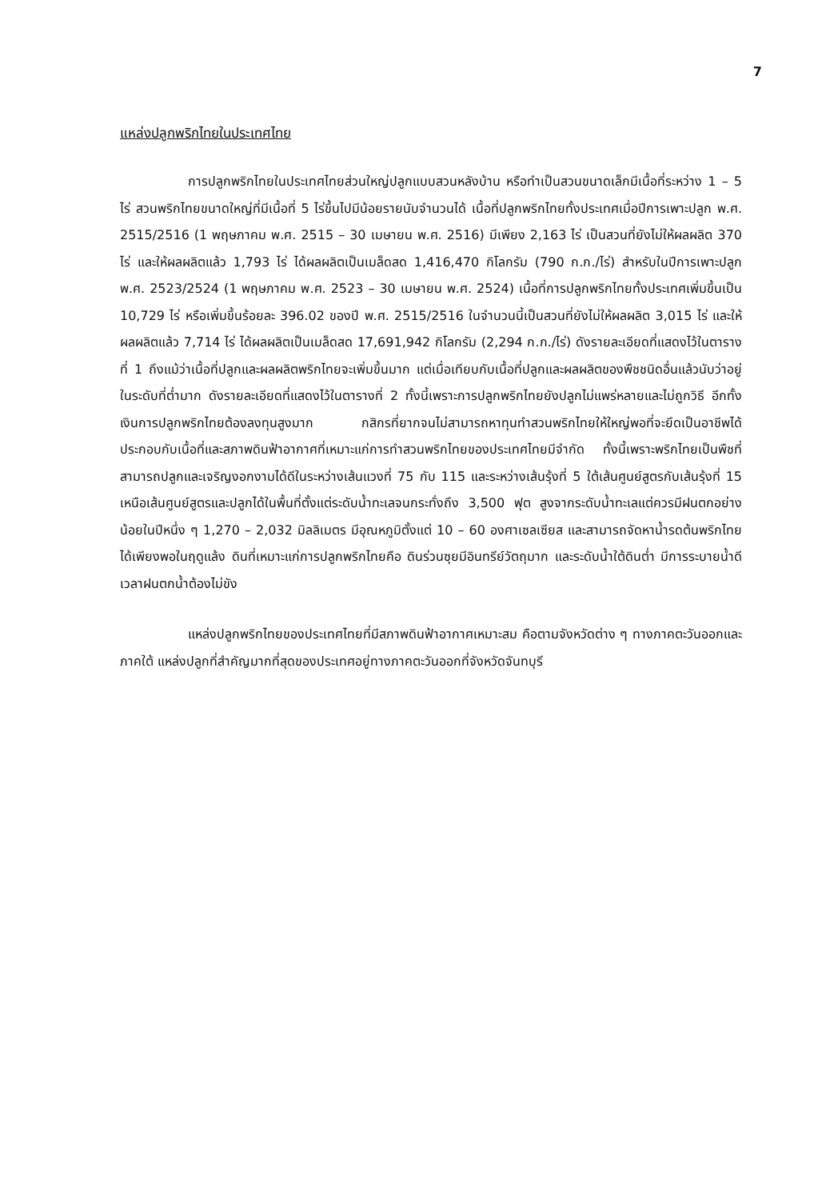7
แหล่งปลูกพริกไทยในประเทศไทย
การปลูกพริกไทยในประเทศไทยส่วนใหญ่ปลูกแบบสวนหลังบ้าน หรือทำเป็นสวนขนาดเล็กมีเนื้อที่ระหว่าง 1 – 5 ไร่ สวนพริกไทยขนาดใหญ่ที่มีเนื้อที่ 5 ไร่ขึ้นไปมีน้อยรายนับจำนวนได้ เนื้อที่ปลูกพริกไทยทั้งประเทศเมื่อปีการเพาะปลูก พ.ศ. 2515/2516 (1 พฤษภาคม พ.ศ. 2515 – 30 เมษายน พ.ศ. 2516) มีเพียง 2,163 ไร่ เป็นสวนที่ยังไม่ให้ผลผลิต 370 ไร่ และให้ผลผลิตแล้ว 1,793 ไร่ ได้ผลผลิตเป็นเมล็ดสด 1,416,470 กิโลกรัม (790 ก.ก./ไร่) สำหรับในปีการเพาะปลูก พ.ศ. 2523/2524 (1 พฤษภาคม พ.ศ. 2523 – 30 เมษายน พ.ศ. 2524) เนื้อที่การปลูกพริกไทยทั้งประเทศเพิ่มขึ้นเป็น 10,729 ไร่ หรือเพิ่มขึ้นร้อยละ 396.02 ของปี พ.ศ. 2515/2516 ในจำนวนนี้เป็นสวนที่ยังไม่ให้ผลผลิต 3,015 ไร่ และให้ผลผลิตแล้ว 7,714 ไร่ ได้ผลผลิตเป็นเมล็ดสด 17,691,942 กิโลกรัม (2,294 ก.ก./ไร่) ดังรายละเอียดที่แสดงไว้ในตารางที่ 1 ถึงแม้ว่าเนื้อที่ปลูกและผลผลิตพริกไทยจะเพิ่มขึ้นมาก แต่เมื่อเทียบกับเนื้อที่ปลูกและผลผลิตของพืชชนิดอื่นแล้วนับว่าอยู่ในระดับที่ต่ำมาก ดังรายละเอียดที่แสดงไว้ในตารางที่ 2 ทั้งนี้เพราะการปลูกพริกไทยยังปลูกไม่แพร่หลายและไม่ถูกวิธี อีกทั้งเงินการปลูกพริกไทยต้องลงทุนสูงมาก กสิกรที่ยากจนไม่สามารถหาทุนทำสวนพริกไทยให้ใหญ่พอที่จะยึดเป็นอาชีพได้ ประกอบกับเนื้อที่และสภาพดินฟ้าอากาศที่เหมาะแก่การทำสวนพริกไทยของประเทศไทยมีจำกัด ทั้งนี้เพราะพริกไทยเป็นพืชที่สามารถปลูกและเจริญงอกงามได้ดีในระหว่างเส้นแวงที่ 75 กับ 115 และระหว่างเส้นรุ้งที่ 5 ใต้เส้นศูนย์สูตรกับเส้นรุ้งที่ 15 เหนือเส้นศูนย์สูตรและปลูกได้ในพื้นที่ตั้งแต่ระดับน้ำทะเลจนกระทั่งถึง 3,500 ฟุต สูงจากระดับน้ำทะเลแต่ควรมีฝนตกอย่างน้อยในปีหนึ่ง ๆ 1,270 – 2,032 มิลลิเมตร มีอุณหภูมิตั้งแต่ 10 – 60 องศาเซลเซียส และสามารถจัดหาน้ำรดต้นพริกไทยได้เพียงพอในฤดูแล้ง ดินที่เหมาะแก่การปลูกพริกไทยคือ ดินร่วนซุยมีอินทรีย์วัตถุมาก และระดับน้ำใต้ดินต่ำ มีการระบายน้ำดี เวลาฝนตกน้ำต้องไม่ขัง
แหล่งปลูกพริกไทยของประเทศไทยที่มีสภาพดินฟ้าอากาศเหมาะสม คือตามจังหวัดต่าง ๆ ทางภาคตะวันออกและภาคใต้ แหล่งปลูกที่สำคัญมากที่สุดของประเทศอยู่ทางภาคตะวันออกที่จังหวัดจันทบุรี